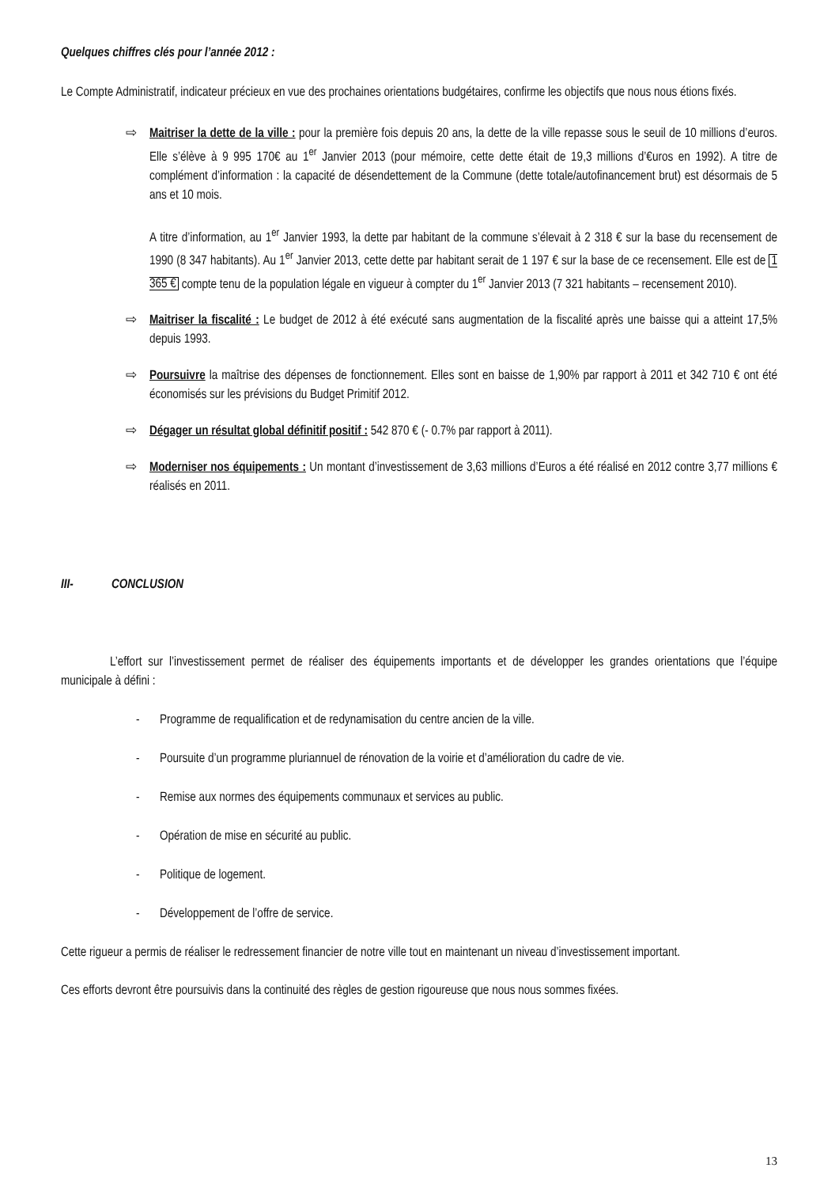Quelques chiffres clés pour l’année 2012 :
Le Compte Administratif, indicateur précieux en vue des prochaines orientations budgétaires, confirme les objectifs que nous nous étions fixés.
⇨ Maitriser la dette de la ville : pour la première fois depuis 20 ans, la dette de la ville repasse sous le seuil de 10 millions d’euros. Elle s’élève à 9 995 170€ au 1<sup>er</sup> Janvier 2013 (pour mémoire, cette dette était de 19,3 millions d’€uros en 1992). A titre de complément d’information : la capacité de désendettement de la Commune (dette totale/autofinancement brut) est désormais de 5 ans et 10 mois.
A titre d’information, au 1<sup>er</sup> Janvier 1993, la dette par habitant de la commune s’élevait à 2 318 € sur la base du recensement de 1990 (8 347 habitants). Au 1<sup>er</sup> Janvier 2013, cette dette par habitant serait de 1 197 € sur la base de ce recensement. Elle est de 1 365 € compte tenu de la population légale en vigueur à compter du 1<sup>er</sup> Janvier 2013 (7 321 habitants – recensement 2010).
⇨ Maitriser la fiscalité : Le budget de 2012 à été exécuté sans augmentation de la fiscalité après une baisse qui a atteint 17,5% depuis 1993.
⇨ Poursuivre la maîtrise des dépenses de fonctionnement. Elles sont en baisse de 1,90% par rapport à 2011 et 342 710 € ont été économisés sur les prévisions du Budget Primitif 2012.
⇨ Dégager un résultat global définitif positif : 542 870 € (- 0.7% par rapport à 2011).
⇨ Moderniser nos équipements : Un montant d’investissement de 3,63 millions d’Euros a été réalisé en 2012 contre 3,77 millions € réalisés en 2011.
III- CONCLUSION
L’effort sur l’investissement permet de réaliser des équipements importants et de développer les grandes orientations que l’équipe municipale à défini :
- Programme de requalification et de redynamisation du centre ancien de la ville.
- Poursuite d’un programme pluriannuel de rénovation de la voirie et d’amélioration du cadre de vie.
- Remise aux normes des équipements communaux et services au public.
- Opération de mise en sécurité au public.
- Politique de logement.
- Développement de l’offre de service.
Cette rigueur a permis de réaliser le redressement financier de notre ville tout en maintenant un niveau d’investissement important.
Ces efforts devront être poursuivis dans la continuité des règles de gestion rigoureuse que nous nous sommes fixées.
13